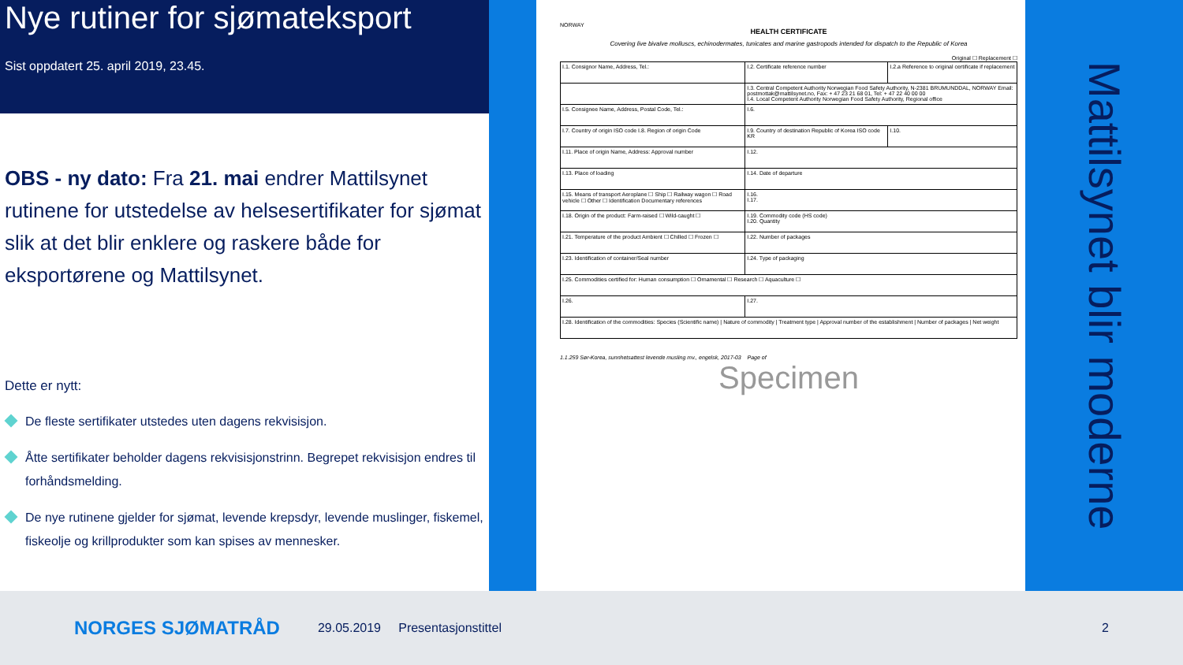Nye rutiner for sjømateksport
Sist oppdatert 25. april 2019, 23.45.
OBS - ny dato: Fra 21. mai endrer Mattilsynet rutinene for utstedelse av helsesertifikater for sjømat slik at det blir enklere og raskere både for eksportørene og Mattilsynet.
Dette er nytt:
De fleste sertifikater utstedes uten dagens rekvisisjon.
Åtte sertifikater beholder dagens rekvisisjonstrinn. Begrepet rekvisisjon endres til forhåndsmelding.
De nye rutinene gjelder for sjømat, levende krepsdyr, levende muslinger, fiskemel, fiskeolje og krillprodukter som kan spises av mennesker.
NORWAY
HEALTH CERTIFICATE
Covering live bivalve molluscs, echinodermates, tunicates and marine gastropods intended for dispatch to the Republic of Korea
Original ☐ Replacement ☐
| I.1. Consignor Name, Address, Tel.: | I.2. Certificate reference number | I.2.a Reference to original certificate if replacement |
| | I.3. Central Competent Authority Norwegian Food Safety Authority, N-2381 BRUMUNDDAL, NORWAY Email: postmottak@mattilsynet.no, Fax: + 47 23 21 68 01, Tel: + 47 22 40 00 00 I.4. Local Competent Authority Norwegian Food Safety Authority, Regional office | |
| I.5. Consignee Name, Address, Postal Code, Tel.: | I.6. | |
| I.7. Country of origin ISO code I.8. Region of origin Code | I.9. Country of destination Republic of Korea ISO code KR | I.10. |
| I.11. Place of origin Name, Address: Approval number | I.12. | |
| I.13. Place of loading | I.14. Date of departure | |
| I.15. Means of transport Aeroplane ☐ Ship ☐ Railway wagon ☐ Road vehicle ☐ Other ☐ Identification Documentary references | I.16. I.17. | |
| I.18. Origin of the product: Farm-raised ☐ Wild-caught ☐ | I.19. Commodity code (HS code) I.20. Quantity | |
| I.21. Temperature of the product Ambient ☐ Chilled ☐ Frozen ☐ | I.22. Number of packages | |
| I.23. Identification of container/Seal number | I.24. Type of packaging | |
| I.25. Commodities certified for: Human consumption ☐ Ornamental ☐ Research ☐ Aquaculture ☐ | | |
| I.26. | I.27. | |
| I.28. Identification of the commodities: Species (Scientific name) / Nature of commodity / Treatment type / Approval number of the establishment / Number of packages / Net weight | | |
1.1.259 Sør-Korea, sunnhetsattest levende musling mv., engelsk, 2017-03 Page of
Specimen
Mattilsynet blir moderne
NORGES SJØMATRÅD 29.05.2019 Presentasjonstittel 2